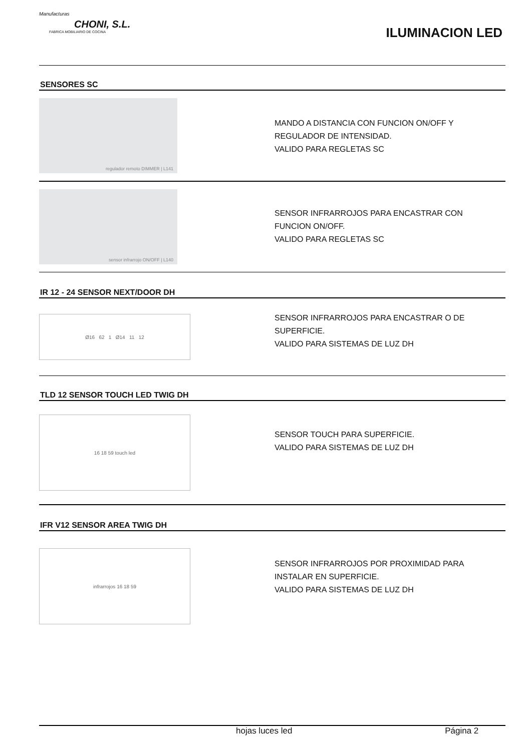Manufacturas
CHONI, S.L.
FABRICA MOBILIARIO DE COCINA
ILUMINACION LED
SENSORES SC
regulador remoto DIMMER | L141
MANDO A DISTANCIA CON FUNCION ON/OFF Y
REGULADOR DE INTENSIDAD.
VALIDO PARA REGLETAS SC
sensor infrarrojo ON/OFF | L140
SENSOR INFRARROJOS PARA ENCASTRAR CON
FUNCION ON/OFF.
VALIDO PARA REGLETAS SC
IR 12 - 24 SENSOR NEXT/DOOR DH
Ø16 62 1 Ø14 11 12
SENSOR INFRARROJOS PARA ENCASTRAR O DE
SUPERFICIE.
VALIDO PARA SISTEMAS DE LUZ DH
TLD 12 SENSOR TOUCH LED TWIG DH
16 18 59 touch led
SENSOR TOUCH PARA SUPERFICIE.
VALIDO PARA SISTEMAS DE LUZ DH
IFR V12 SENSOR AREA TWIG DH
infrarrojos 16 18 59
SENSOR INFRARROJOS POR PROXIMIDAD PARA
INSTALAR EN SUPERFICIE.
VALIDO PARA SISTEMAS DE LUZ DH
hojas luces led Página 2